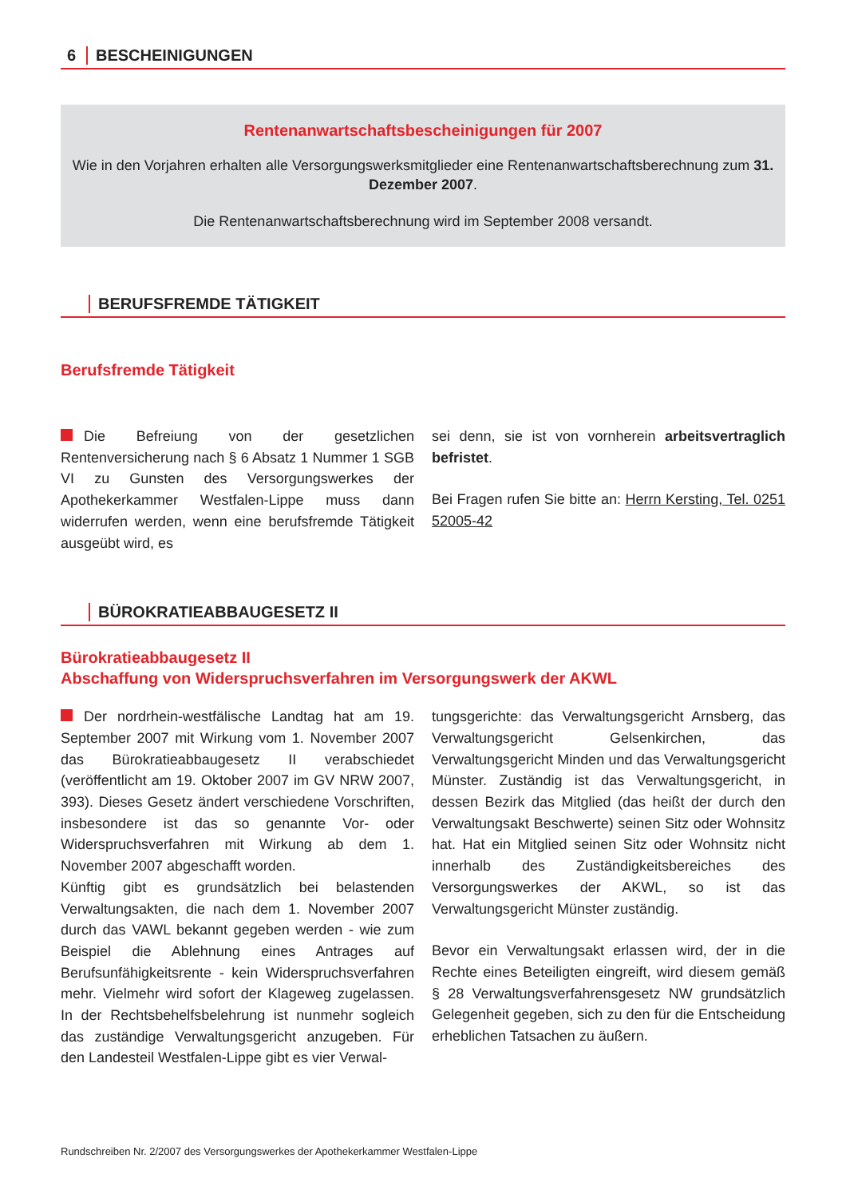6 BESCHEINIGUNGEN
Rentenanwartschaftsbescheinigungen für 2007
Wie in den Vorjahren erhalten alle Versorgungswerksmitglieder eine Rentenanwartschaftsberechnung zum 31. Dezember 2007.
Die Rentenanwartschaftsberechnung wird im September 2008 versandt.
BERUFSFREMDE TÄTIGKEIT
Berufsfremde Tätigkeit
Die Befreiung von der gesetzlichen Rentenversicherung nach § 6 Absatz 1 Nummer 1 SGB VI zu Gunsten des Versorgungswerkes der Apothekerkammer Westfalen-Lippe muss dann widerrufen werden, wenn eine berufsfremde Tätigkeit ausgeübt wird, es
sei denn, sie ist von vornherein arbeitsvertraglich befristet.
Bei Fragen rufen Sie bitte an: Herrn Kersting, Tel. 0251 52005-42
BÜROKRATIEABBAUGESETZ II
Bürokratieabbaugesetz II
Abschaffung von Widerspruchsverfahren im Versorgungswerk der AKWL
Der nordrhein-westfälische Landtag hat am 19. September 2007 mit Wirkung vom 1. November 2007 das Bürokratieabbaugesetz II verabschiedet (veröffentlicht am 19. Oktober 2007 im GV NRW 2007, 393). Dieses Gesetz ändert verschiedene Vorschriften, insbesondere ist das so genannte Vor- oder Widerspruchsverfahren mit Wirkung ab dem 1. November 2007 abgeschafft worden.
Künftig gibt es grundsätzlich bei belastenden Verwaltungsakten, die nach dem 1. November 2007 durch das VAWL bekannt gegeben werden - wie zum Beispiel die Ablehnung eines Antrages auf Berufsunfähigkeitsrente - kein Widerspruchsverfahren mehr. Vielmehr wird sofort der Klageweg zugelassen. In der Rechtsbehelfsbelehrung ist nunmehr sogleich das zuständige Verwaltungsgericht anzugeben. Für den Landesteil Westfalen-Lippe gibt es vier Verwal-
tungsgerichte: das Verwaltungsgericht Arnsberg, das Verwaltungsgericht Gelsenkirchen, das Verwaltungsgericht Minden und das Verwaltungsgericht Münster. Zuständig ist das Verwaltungsgericht, in dessen Bezirk das Mitglied (das heißt der durch den Verwaltungsakt Beschwerte) seinen Sitz oder Wohnsitz hat. Hat ein Mitglied seinen Sitz oder Wohnsitz nicht innerhalb des Zuständigkeitsbereiches des Versorgungswerkes der AKWL, so ist das Verwaltungsgericht Münster zuständig.
Bevor ein Verwaltungsakt erlassen wird, der in die Rechte eines Beteiligten eingreift, wird diesem gemäß § 28 Verwaltungsverfahrensgesetz NW grundsätzlich Gelegenheit gegeben, sich zu den für die Entscheidung erheblichen Tatsachen zu äußern.
Rundschreiben Nr. 2/2007 des Versorgungswerkes der Apothekerkammer Westfalen-Lippe